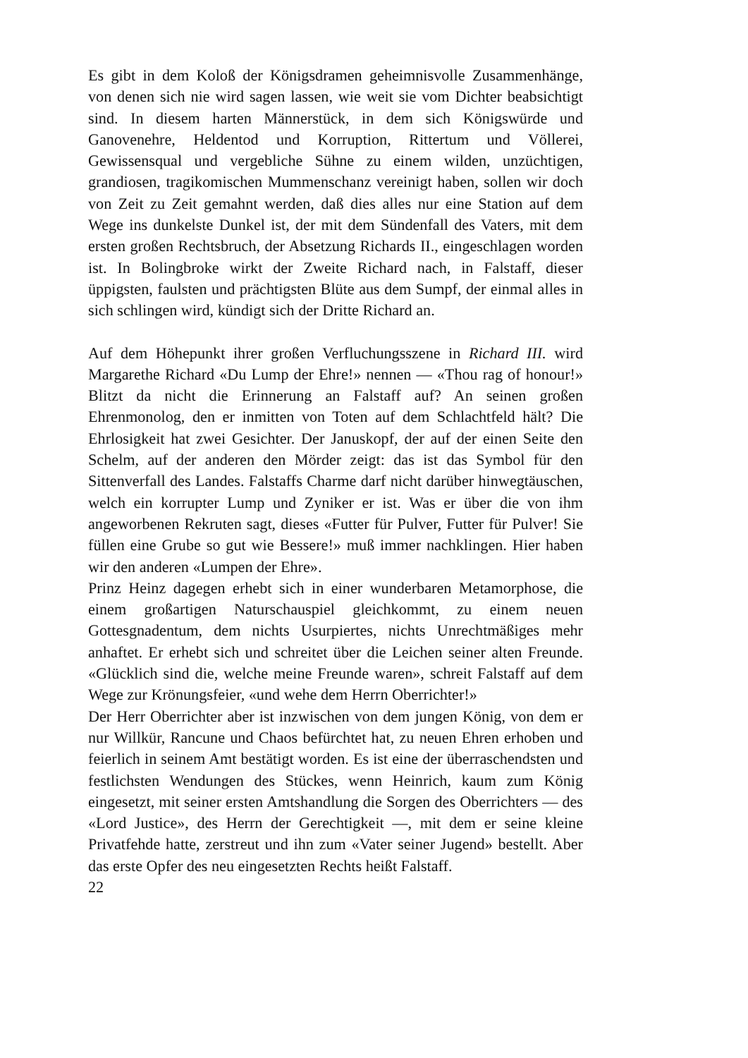Es gibt in dem Koloß der Königsdramen geheimnisvolle Zusammenhänge, von denen sich nie wird sagen lassen, wie weit sie vom Dichter beabsichtigt sind. In diesem harten Männerstück, in dem sich Königswürde und Ganovenehre, Heldentod und Korruption, Rittertum und Völlerei, Gewissensqual und vergebliche Sühne zu einem wilden, unzüchtigen, grandiosen, tragikomischen Mummenschanz vereinigt haben, sollen wir doch von Zeit zu Zeit gemahnt werden, daß dies alles nur eine Station auf dem Wege ins dunkelste Dunkel ist, der mit dem Sündenfall des Vaters, mit dem ersten großen Rechtsbruch, der Absetzung Richards II., eingeschlagen worden ist. In Bolingbroke wirkt der Zweite Richard nach, in Falstaff, dieser üppigsten, faulsten und prächtigsten Blüte aus dem Sumpf, der einmal alles in sich schlingen wird, kündigt sich der Dritte Richard an.
Auf dem Höhepunkt ihrer großen Verfluchungsszene in Richard III. wird Margarethe Richard «Du Lump der Ehre!» nennen — «Thou rag of honour!» Blitzt da nicht die Erinnerung an Falstaff auf? An seinen großen Ehrenmonolog, den er inmitten von Toten auf dem Schlachtfeld hält? Die Ehrlosigkeit hat zwei Gesichter. Der Januskopf, der auf der einen Seite den Schelm, auf der anderen den Mörder zeigt: das ist das Symbol für den Sittenverfall des Landes. Falstaffs Charme darf nicht darüber hinwegtäuschen, welch ein korrupter Lump und Zyniker er ist. Was er über die von ihm angeworbenen Rekruten sagt, dieses «Futter für Pulver, Futter für Pulver! Sie füllen eine Grube so gut wie Bessere!» muß immer nachklingen. Hier haben wir den anderen «Lumpen der Ehre».
Prinz Heinz dagegen erhebt sich in einer wunderbaren Metamorphose, die einem großartigen Naturschauspiel gleichkommt, zu einem neuen Gottesgnadentum, dem nichts Usurpiertes, nichts Unrechtmäßiges mehr anhaftet. Er erhebt sich und schreitet über die Leichen seiner alten Freunde. «Glücklich sind die, welche meine Freunde waren», schreit Falstaff auf dem Wege zur Krönungsfeier, «und wehe dem Herrn Oberrichter!»
Der Herr Oberrichter aber ist inzwischen von dem jungen König, von dem er nur Willkür, Rancune und Chaos befürchtet hat, zu neuen Ehren erhoben und feierlich in seinem Amt bestätigt worden. Es ist eine der überraschendsten und festlichsten Wendungen des Stückes, wenn Heinrich, kaum zum König eingesetzt, mit seiner ersten Amtshandlung die Sorgen des Oberrichters — des «Lord Justice», des Herrn der Gerechtigkeit —, mit dem er seine kleine Privatfehde hatte, zerstreut und ihn zum «Vater seiner Jugend» bestellt. Aber das erste Opfer des neu eingesetzten Rechts heißt Falstaff.
22